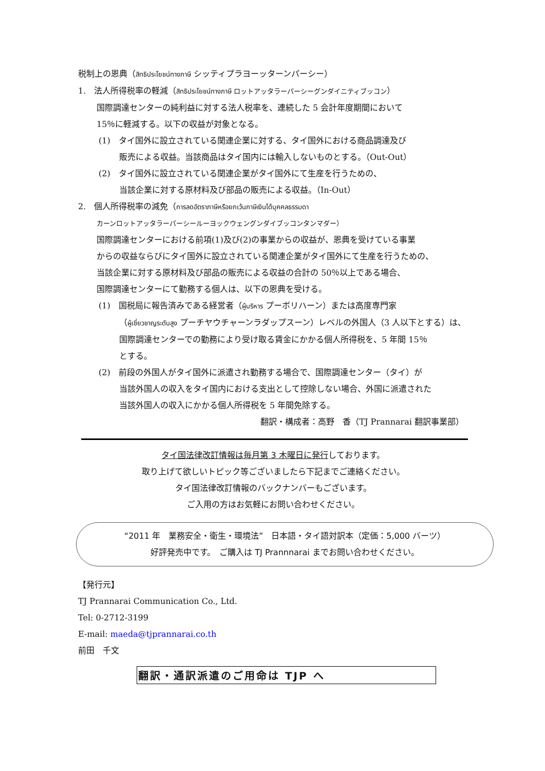税制上の恩典（สิทธิประโยชน์ทางภาษี シッティプラヨーッターンパーシー）
1.　法人所得税率の軽減（สิทธิประโยชน์ทางภาษี ロットアッタラーパーシーグンダイニティブッコン）
国際調達センターの純利益に対する法人税率を、連続した 5 会計年度期間において
15％に軽減する。以下の収益が対象となる。
(1)　タイ国外に設立されている関連企業に対する、タイ国外における商品調達及び
販売による収益。当該商品はタイ国内には輸入しないものとする。（Out-Out）
(2)　タイ国外に設立されている関連企業がタイ国外にて生産を行うための、
当該企業に対する原材料及び部品の販売による収益。（In-Out）
2.　個人所得税率の減免（การลดอัตราภาษีหรือยกเว้นภาษีเงินได้บุคคลธรรมดา
カーンロットアッタラーパーシールーヨックウェングンダイブッコンタンマダー）
国際調達センターにおける前項(1)及び(2)の事業からの収益が、恩典を受けている事業
からの収益ならびにタイ国外に設立されている関連企業がタイ国外にて生産を行うための、
当該企業に対する原材料及び部品の販売による収益の合計の 50％以上である場合、
国際調達センターにて勤務する個人は、以下の恩典を受ける。
(1)　国税局に報告済みである経営者（ผู้บริหาร プーボリハーン）または高度専門家
（ผู้เชี่ยวชาญระดับสูง プーチヤウチャーンラダップスーン）レベルの外国人（3 人以下とする）は、
国際調達センターでの勤務により受け取る賃金にかかる個人所得税を、5 年間 15％
とする。
(2)　前段の外国人がタイ国外に派遣され勤務する場合で、国際調達センター（タイ）が
当該外国人の収入をタイ国内における支出として控除しない場合、外国に派遣された
当該外国人の収入にかかる個人所得税を 5 年間免除する。
翻訳・構成者：高野　香（TJ Prannarai 翻訳事業部）
タイ国法律改訂情報は毎月第 3 木曜日に発行しております。
取り上げて欲しいトピック等ございましたら下記までご連絡ください。
タイ国法律改訂情報のバックナンバーもございます。
ご入用の方はお気軽にお問い合わせください。
“2011 年　業務安全・衛生・環境法”　日本語・タイ語対訳本（定価：5,000 バーツ）
好評発売中です。　ご購入は TJ Prannnarai までお問い合わせください。
【発行元】
TJ Prannarai Communication Co., Ltd.
Tel: 0-2712-3199
E-mail: maeda@tjprannarai.co.th
前田　千文
翻訳・通訳派遣のご用命は TJP へ